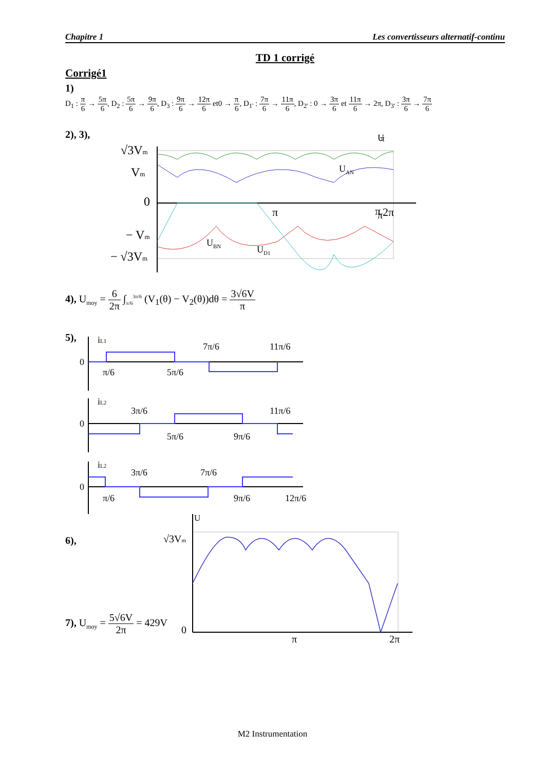Chapitre 1 Les convertisseurs alternatif-continu
TD 1 corrigé
Corrigé1
1)
D<sub>1</sub> : π 6 → 5π 6, D<sub>2</sub> : 5π 6 → 9π 6, D<sub>3</sub> : 9π 6 → 12π 6 et0 → π 6, D<sub>1'</sub> : 7π 6 → 11π 6, D<sub>2'</sub> : 0 → 3π 6 et 11π 6 → 2π, D<sub>3'</sub> : 3π 6 → 7π 6
2), 3),
√3Vm
Vm
0
− Vm
− √3Vm
π
π
.
π
U
U<sub>AN</sub>
π 2π
U<sub>BN</sub>
U<sub>D1</sub>
4), U<sub>moy</sub> = 6 2π ∫<sub>π/6</sub><sup>3π/6</sup> (V<sub>1</sub>(θ) − V<sub>2</sub>(θ))dθ = 3√6V π
5),
iL1
0
π/6
5π/6
7π/6
11π/6
iL2
0
3π/6
11π/6
5π/6
9π/6
iL2
0
π/6
3π/6
7π/6
9π/6
12π/6
6),
U
√3Vm
0
π
2π
7), U<sub>moy</sub> = 5√6V 2π = 429V
M2 Instrumentation